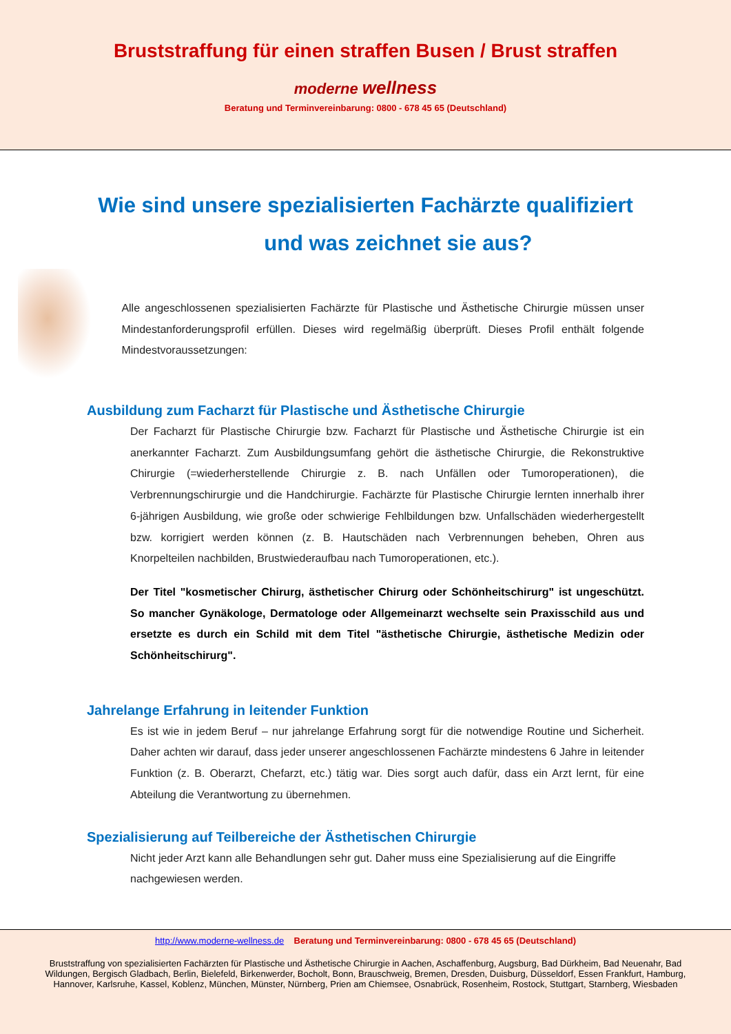Bruststraffung für einen straffen Busen / Brust straffen
moderne wellness
Beratung und Terminvereinbarung: 0800 - 678 45 65 (Deutschland)
Wie sind unsere spezialisierten Fachärzte qualifiziert
und was zeichnet sie aus?
Alle angeschlossenen spezialisierten Fachärzte für Plastische und Ästhetische Chirurgie müssen unser Mindestanforderungsprofil erfüllen. Dieses wird regelmäßig überprüft. Dieses Profil enthält folgende Mindestvoraussetzungen:
Ausbildung zum Facharzt für Plastische und Ästhetische Chirurgie
Der Facharzt für Plastische Chirurgie bzw. Facharzt für Plastische und Ästhetische Chirurgie ist ein anerkannter Facharzt. Zum Ausbildungsumfang gehört die ästhetische Chirurgie, die Rekonstruktive Chirurgie (=wiederherstellende Chirurgie z. B. nach Unfällen oder Tumoroperationen), die Verbrennungschirurgie und die Handchirurgie. Fachärzte für Plastische Chirurgie lernten innerhalb ihrer 6-jährigen Ausbildung, wie große oder schwierige Fehlbildungen bzw. Unfallschäden wiederhergestellt bzw. korrigiert werden können (z. B. Hautschäden nach Verbrennungen beheben, Ohren aus Knorpelteilen nachbilden, Brustwiederaufbau nach Tumoroperationen, etc.).
Der Titel "kosmetischer Chirurg, ästhetischer Chirurg oder Schönheitschirurg" ist ungeschützt. So mancher Gynäkologe, Dermatologe oder Allgemeinarzt wechselte sein Praxisschild aus und ersetzte es durch ein Schild mit dem Titel "ästhetische Chirurgie, ästhetische Medizin oder Schönheitschirurg".
Jahrelange Erfahrung in leitender Funktion
Es ist wie in jedem Beruf – nur jahrelange Erfahrung sorgt für die notwendige Routine und Sicherheit. Daher achten wir darauf, dass jeder unserer angeschlossenen Fachärzte mindestens 6 Jahre in leitender Funktion (z. B. Oberarzt, Chefarzt, etc.) tätig war. Dies sorgt auch dafür, dass ein Arzt lernt, für eine Abteilung die Verantwortung zu übernehmen.
Spezialisierung auf Teilbereiche der Ästhetischen Chirurgie
Nicht jeder Arzt kann alle Behandlungen sehr gut. Daher muss eine Spezialisierung auf die Eingriffe nachgewiesen werden.
http://www.moderne-wellness.de Beratung und Terminvereinbarung: 0800 - 678 45 65 (Deutschland)
Bruststraffung von spezialisierten Fachärzten für Plastische und Ästhetische Chirurgie in Aachen, Aschaffenburg, Augsburg, Bad Dürkheim, Bad Neuenahr, Bad Wildungen, Bergisch Gladbach, Berlin, Bielefeld, Birkenwerder, Bocholt, Bonn, Brauschweig, Bremen, Dresden, Duisburg, Düsseldorf, Essen Frankfurt, Hamburg, Hannover, Karlsruhe, Kassel, Koblenz, München, Münster, Nürnberg, Prien am Chiemsee, Osnabrück, Rosenheim, Rostock, Stuttgart, Starnberg, Wiesbaden